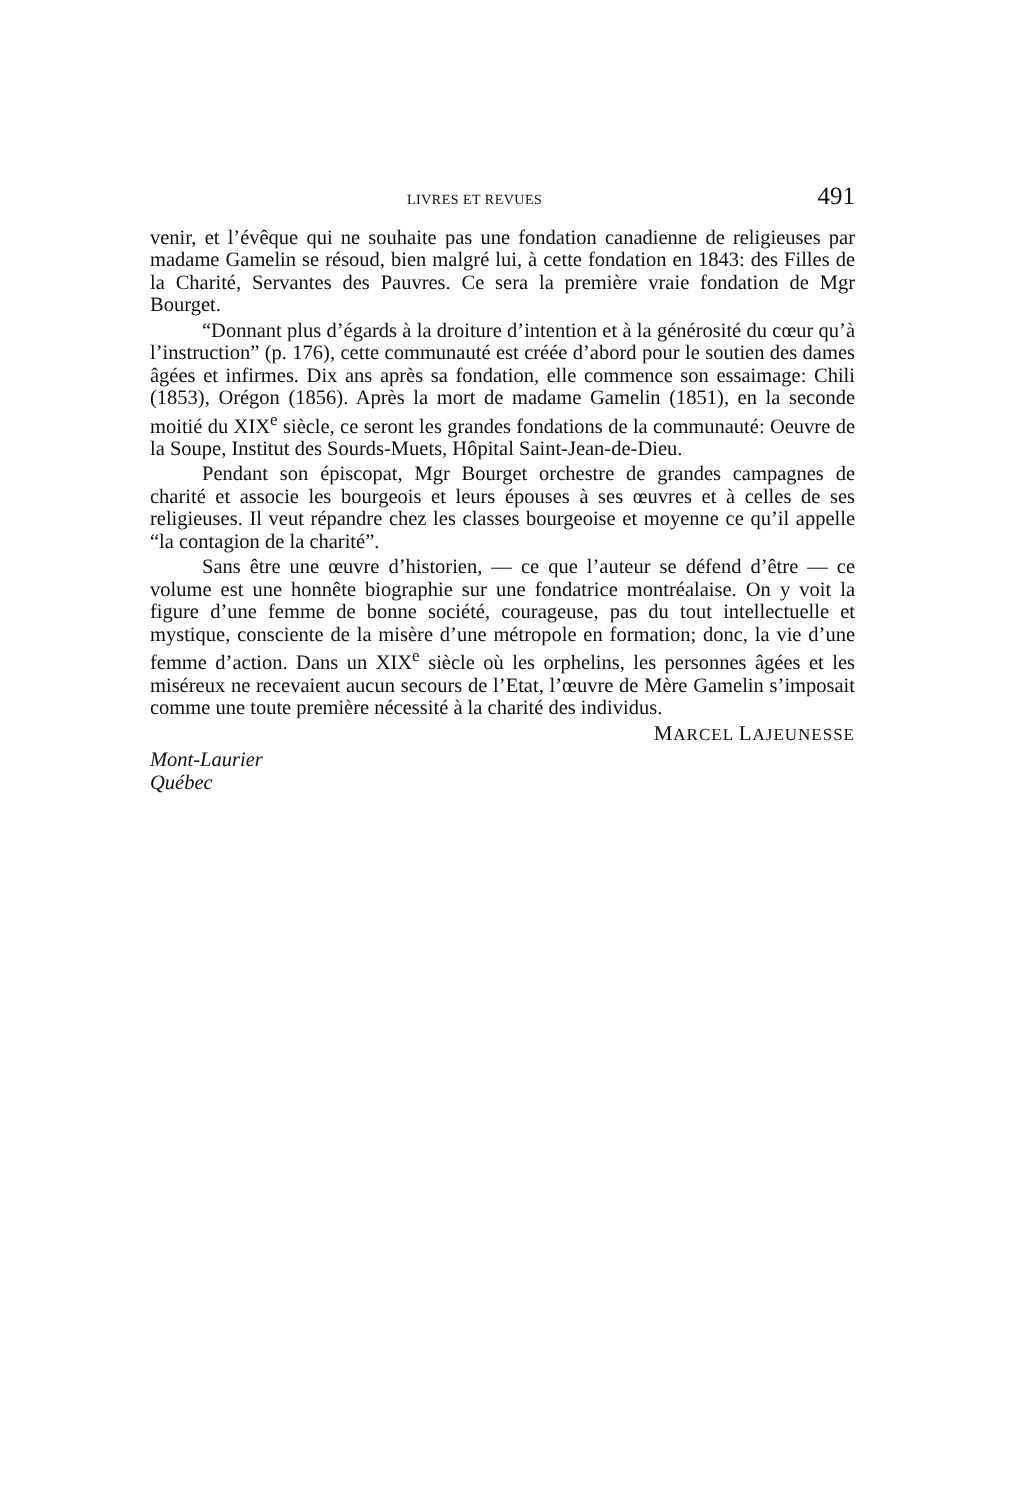LIVRES ET REVUES 491
venir, et l’évêque qui ne souhaite pas une fondation canadienne de religieuses par madame Gamelin se résoud, bien malgré lui, à cette fondation en 1843: des Filles de la Charité, Servantes des Pauvres. Ce sera la première vraie fondation de Mgr Bourget.
“Donnant plus d’égards à la droiture d’intention et à la générosité du cœur qu’à l’instruction” (p. 176), cette communauté est créée d’abord pour le soutien des dames âgées et infirmes. Dix ans après sa fondation, elle commence son essaimage: Chili (1853), Orégon (1856). Après la mort de madame Gamelin (1851), en la seconde moitié du XIX<sup>e</sup> siècle, ce seront les grandes fondations de la communauté: Oeuvre de la Soupe, Institut des Sourds-Muets, Hôpital Saint-Jean-de-Dieu.
Pendant son épiscopat, Mgr Bourget orchestre de grandes campagnes de charité et associe les bourgeois et leurs épouses à ses œuvres et à celles de ses religieuses. Il veut répandre chez les classes bourgeoise et moyenne ce qu’il appelle “la contagion de la charité”.
Sans être une œuvre d’historien, — ce que l’auteur se défend d’être — ce volume est une honnête biographie sur une fondatrice montréalaise. On y voit la figure d’une femme de bonne société, courageuse, pas du tout intellectuelle et mystique, consciente de la misère d’une métropole en formation; donc, la vie d’une femme d’action. Dans un XIX<sup>e</sup> siècle où les orphelins, les personnes âgées et les miséreux ne recevaient aucun secours de l’Etat, l’œuvre de Mère Gamelin s’imposait comme une toute première nécessité à la charité des individus.
MARCEL LAJEUNESSE
Mont-Laurier
Québec